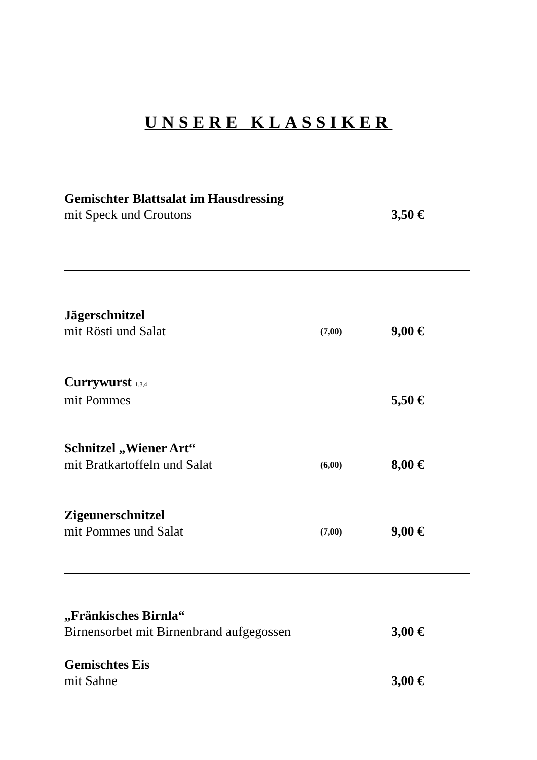UNSERE KLASSIKER
Gemischter Blattsalat im Hausdressing
mit Speck und Croutons 3,50 €
Jägerschnitzel
mit Rösti und Salat (7,00) 9,00 €
Currywurst <sup>1,3,4</sup>
mit Pommes 5,50 €
Schnitzel „Wiener Art“
mit Bratkartoffeln und Salat (6,00) 8,00 €
Zigeunerschnitzel
mit Pommes und Salat (7,00) 9,00 €
„Fränkisches Birnla“
Birnensorbet mit Birnenbrand aufgegossen 3,00 €
Gemischtes Eis
mit Sahne 3,00 €